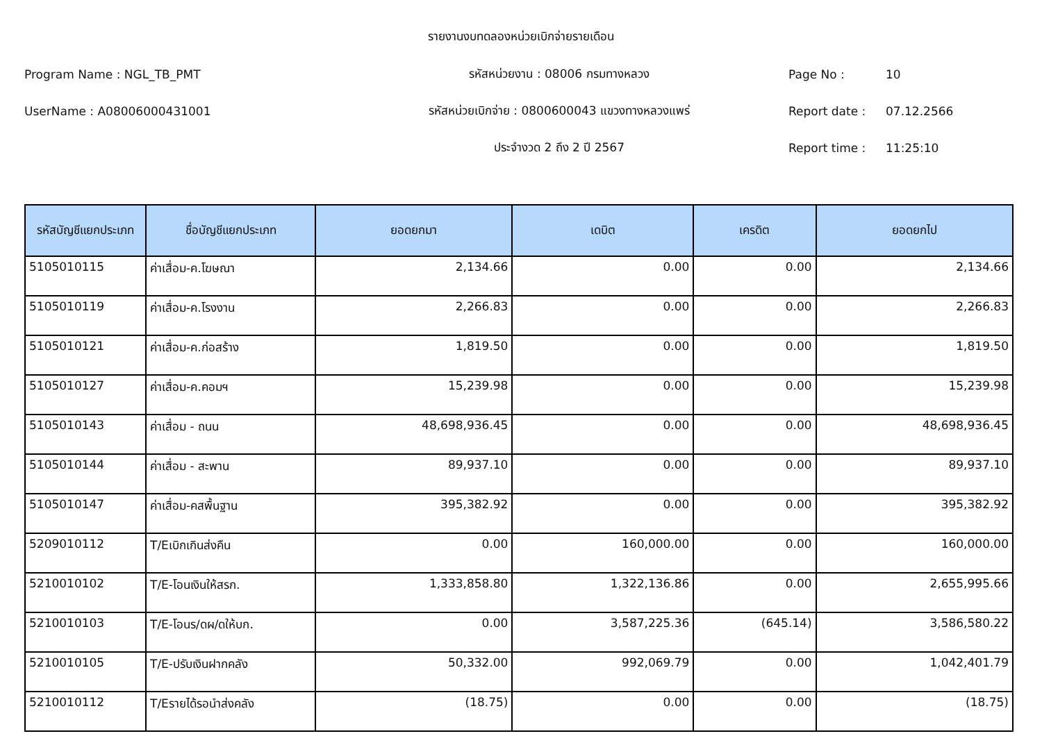รายงานงบทดลองหน่วยเบิกจ่ายรายเดือน
Program Name : NGL_TB_PMT รหัสหน่วยงาน : 08006 กรมทางหลวง Page No : 10
UserName : A08006000431001 รหัสหน่วยเบิกจ่าย : 0800600043 แขวงทางหลวงแพร่ Report date : 07.12.2566
ประจำงวด 2 ถึง 2 ปี 2567 Report time : 11:25:10
| รหัสบัญชีแยกประเภท | ชื่อบัญชีแยกประเภท | ยอดยกมา | เดบิต | เครดิต | ยอดยกไป |
| --- | --- | --- | --- | --- | --- |
| 5105010115 | ค่าเสื่อม-ค.โฆษณา | 2,134.66 | 0.00 | 0.00 | 2,134.66 |
| 5105010119 | ค่าเสื่อม-ค.โรงงาน | 2,266.83 | 0.00 | 0.00 | 2,266.83 |
| 5105010121 | ค่าเสื่อม-ค.ก่อสร้าง | 1,819.50 | 0.00 | 0.00 | 1,819.50 |
| 5105010127 | ค่าเสื่อม-ค.คอมฯ | 15,239.98 | 0.00 | 0.00 | 15,239.98 |
| 5105010143 | ค่าเสื่อม - ถนน | 48,698,936.45 | 0.00 | 0.00 | 48,698,936.45 |
| 5105010144 | ค่าเสื่อม - สะพาน | 89,937.10 | 0.00 | 0.00 | 89,937.10 |
| 5105010147 | ค่าเสื่อม-คสพื้นฐาน | 395,382.92 | 0.00 | 0.00 | 395,382.92 |
| 5209010112 | T/Eเบิกเกินส่งคืน | 0.00 | 160,000.00 | 0.00 | 160,000.00 |
| 5210010102 | T/E-โอนเงินให้สรก. | 1,333,858.80 | 1,322,136.86 | 0.00 | 2,655,995.66 |
| 5210010103 | T/E-โอนร/ดผ/ดให้บก. | 0.00 | 3,587,225.36 | (645.14) | 3,586,580.22 |
| 5210010105 | T/E-ปรับเงินฝากคลัง | 50,332.00 | 992,069.79 | 0.00 | 1,042,401.79 |
| 5210010112 | T/Eรายได้รอนำส่งคลัง | (18.75) | 0.00 | 0.00 | (18.75) |